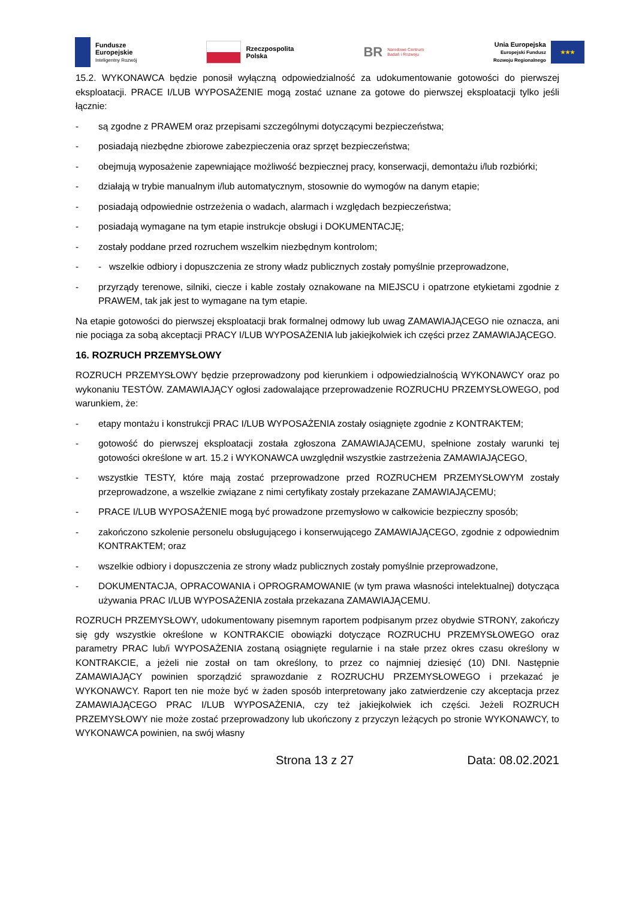Fundusze
Europejskie
Inteligentny Rozwój
Rzeczpospolita
Polska
BR
Narodowe Centrum
Badań i Rozwoju
Unia Europejska
Europejski Fundusz
Rozwoju Regionalnego
★★★
15.2. WYKONAWCA będzie ponosił wyłączną odpowiedzialność za udokumentowanie gotowości do pierwszej eksploatacji. PRACE I/LUB WYPOSAŻENIE mogą zostać uznane za gotowe do pierwszej eksploatacji tylko jeśli łącznie:
- są zgodne z PRAWEM oraz przepisami szczególnymi dotyczącymi bezpieczeństwa;
- posiadają niezbędne zbiorowe zabezpieczenia oraz sprzęt bezpieczeństwa;
- obejmują wyposażenie zapewniające możliwość bezpiecznej pracy, konserwacji, demontażu i/lub rozbiórki;
- działają w trybie manualnym i/lub automatycznym, stosownie do wymogów na danym etapie;
- posiadają odpowiednie ostrzeżenia o wadach, alarmach i względach bezpieczeństwa;
- posiadają wymagane na tym etapie instrukcje obsługi i DOKUMENTACJĘ;
- zostały poddane przed rozruchem wszelkim niezbędnym kontrolom;
- - wszelkie odbiory i dopuszczenia ze strony władz publicznych zostały pomyślnie przeprowadzone,
- przyrządy terenowe, silniki, ciecze i kable zostały oznakowane na MIEJSCU i opatrzone etykietami zgodnie z PRAWEM, tak jak jest to wymagane na tym etapie.
Na etapie gotowości do pierwszej eksploatacji brak formalnej odmowy lub uwag ZAMAWIAJĄCEGO nie oznacza, ani nie pociąga za sobą akceptacji PRACY I/LUB WYPOSAŻENIA lub jakiejkolwiek ich części przez ZAMAWIAJĄCEGO.
16. ROZRUCH PRZEMYSŁOWY
ROZRUCH PRZEMYSŁOWY będzie przeprowadzony pod kierunkiem i odpowiedzialnością WYKONAWCY oraz po wykonaniu TESTÓW. ZAMAWIAJĄCY ogłosi zadowalające przeprowadzenie ROZRUCHU PRZEMYSŁOWEGO, pod warunkiem, że:
- etapy montażu i konstrukcji PRAC I/LUB WYPOSAŻENIA zostały osiągnięte zgodnie z KONTRAKTEM;
- gotowość do pierwszej eksploatacji została zgłoszona ZAMAWIAJĄCEMU, spełnione zostały warunki tej gotowości określone w art. 15.2 i WYKONAWCA uwzględnił wszystkie zastrzeżenia ZAMAWIAJĄCEGO,
- wszystkie TESTY, które mają zostać przeprowadzone przed ROZRUCHEM PRZEMYSŁOWYM zostały przeprowadzone, a wszelkie związane z nimi certyfikaty zostały przekazane ZAMAWIAJĄCEMU;
- PRACE I/LUB WYPOSAŻENIE mogą być prowadzone przemysłowo w całkowicie bezpieczny sposób;
- zakończono szkolenie personelu obsługującego i konserwującego ZAMAWIAJĄCEGO, zgodnie z odpowiednim KONTRAKTEM; oraz
- wszelkie odbiory i dopuszczenia ze strony władz publicznych zostały pomyślnie przeprowadzone,
- DOKUMENTACJA, OPRACOWANIA i OPROGRAMOWANIE (w tym prawa własności intelektualnej) dotycząca używania PRAC I/LUB WYPOSAŻENIA została przekazana ZAMAWIAJĄCEMU.
ROZRUCH PRZEMYSŁOWY, udokumentowany pisemnym raportem podpisanym przez obydwie STRONY, zakończy się gdy wszystkie określone w KONTRAKCIE obowiązki dotyczące ROZRUCHU PRZEMYSŁOWEGO oraz parametry PRAC lub/i WYPOSAŻENIA zostaną osiągnięte regularnie i na stałe przez okres czasu określony w KONTRAKCIE, a jeżeli nie został on tam określony, to przez co najmniej dziesięć (10) DNI. Następnie ZAMAWIAJĄCY powinien sporządzić sprawozdanie z ROZRUCHU PRZEMYSŁOWEGO i przekazać je WYKONAWCY. Raport ten nie może być w żaden sposób interpretowany jako zatwierdzenie czy akceptacja przez ZAMAWIAJĄCEGO PRAC I/LUB WYPOSAŻENIA, czy też jakiejkolwiek ich części. Jeżeli ROZRUCH PRZEMYSŁOWY nie może zostać przeprowadzony lub ukończony z przyczyn leżących po stronie WYKONAWCY, to WYKONAWCA powinien, na swój własny
Strona 13 z 27 Data: 08.02.2021